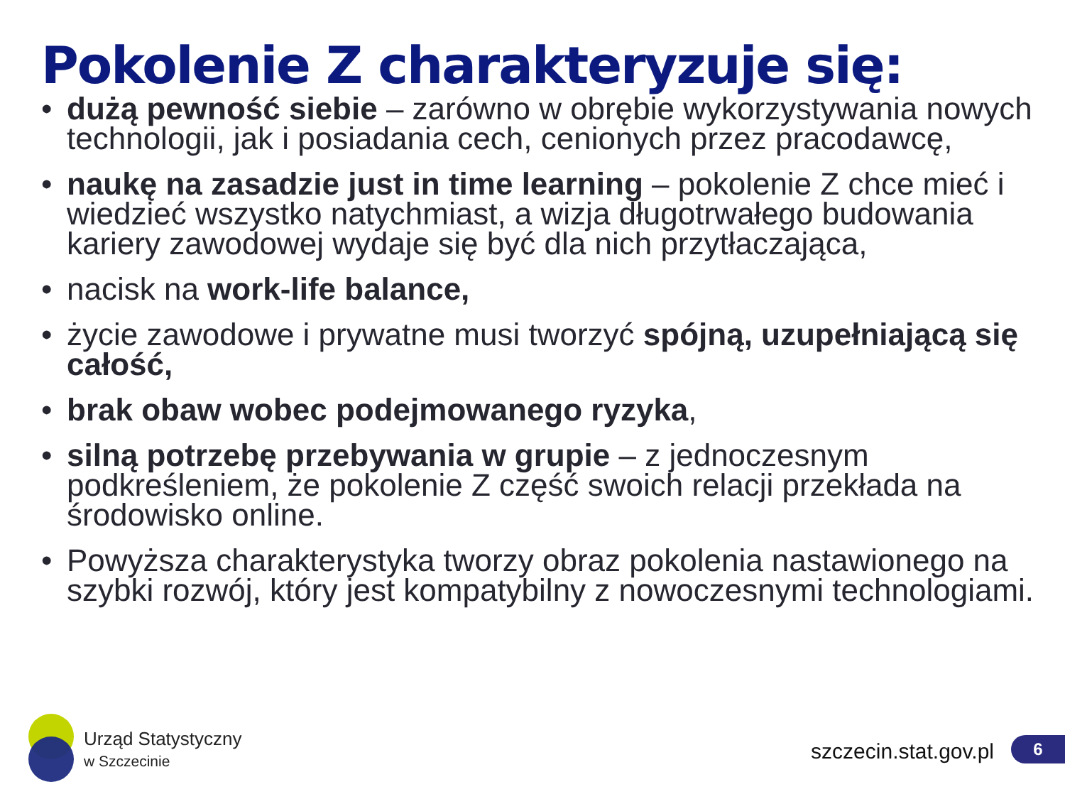Pokolenie Z charakteryzuje się:
• dużą pewność siebie – zarówno w obrębie wykorzystywania nowych technologii, jak i posiadania cech, cenionych przez pracodawcę,
• naukę na zasadzie just in time learning – pokolenie Z chce mieć i wiedzieć wszystko natychmiast, a wizja długotrwałego budowania kariery zawodowej wydaje się być dla nich przytłaczająca,
• nacisk na work-life balance,
• życie zawodowe i prywatne musi tworzyć spójną, uzupełniającą się całość,
• brak obaw wobec podejmowanego ryzyka,
• silną potrzebę przebywania w grupie – z jednoczesnym podkreśleniem, że pokolenie Z część swoich relacji przekłada na środowisko online.
• Powyższa charakterystyka tworzy obraz pokolenia nastawionego na szybki rozwój, który jest kompatybilny z nowoczesnymi technologiami.
Urząd Statystyczny
w Szczecinie
szczecin.stat.gov.pl 6